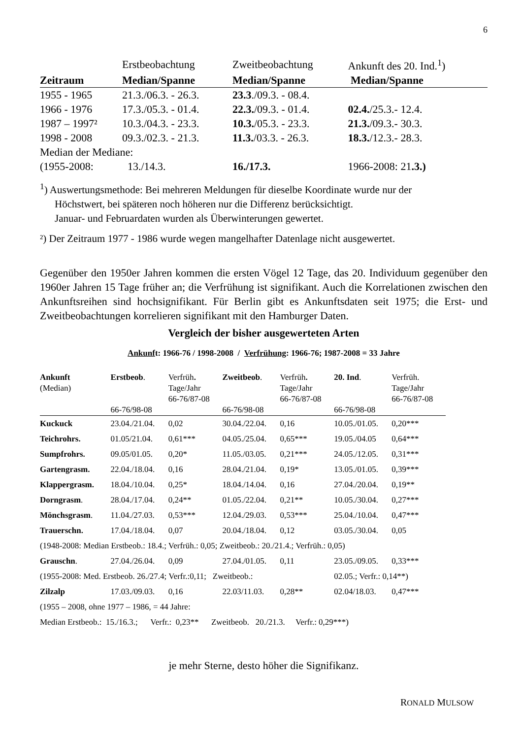6
| | Erstbeobachtung | Zweitbeobachtung | Ankunft des 20. Ind.<sup>1</sup>) |
| --- | --- | --- | --- |
| Zeitraum | Median/Spanne | Median/Spanne | Median/Spanne |
| 1955 - 1965 | 21.3./06.3. - 26.3. | 23.3 ./09.3. - 08.4. | |
| 1966 - 1976 | 17.3./05.3. - 01.4. | 22.3. /09.3. - 01.4. | 02.4. /25.3.- 12.4. |
| 1987 – 1997² | 10.3./04.3. - 23.3. | 10.3. /05.3. - 23.3. | 21.3. /09.3.- 30.3. |
| 1998 - 2008 | 09.3./02.3. - 21.3. | 11.3. /03.3. - 26.3. | 18.3. /12.3.- 28.3. |
| Median der Mediane: | | | |
| (1955-2008: | 13./14.3. | 16./17.3. | 1966-2008: 21 .3.) |
<sup>1</sup>) Auswertungsmethode: Bei mehreren Meldungen für dieselbe Koordinate wurde nur der
Höchstwert, bei späteren noch höheren nur die Differenz berücksichtigt.
Januar- und Februardaten wurden als Überwinterungen gewertet.
²) Der Zeitraum 1977 - 1986 wurde wegen mangelhafter Datenlage nicht ausgewertet.
Gegenüber den 1950er Jahren kommen die ersten Vögel 12 Tage, das 20. Individuum gegenüber den 1960er Jahren 15 Tage früher an; die Verfrühung ist signifikant. Auch die Korrelationen zwischen den Ankunftsreihen sind hochsignifikant. Für Berlin gibt es Ankunftsdaten seit 1975; die Erst- und Zweitbeobachtungen korrelieren signifikant mit den Hamburger Daten.
Vergleich der bisher ausgewerteten Arten
Ankunft: 1966-76 / 1998-2008 / Verfrühung: 1966-76; 1987-2008 = 33 Jahre
| Ankunft (Median) | Erstbeob . 66-76/98-08 | Verfrüh . Tage/Jahr 66-76/87-08 | Zweitbeob . 66-76/98-08 | Verfrüh . Tage/Jahr 66-76/87-08 | 20. Ind . 66-76/98-08 | Verfrüh. Tage/Jahr 66-76/87-08 |
| --- | --- | --- | --- | --- | --- | --- |
| Kuckuck | 23.04./21.04. | 0,02 | 30.04./22.04. | 0,16 | 10.05./01.05. | 0,20*** |
| Teichrohrs. | 01.05/21.04. | 0,61*** | 04.05./25.04. | 0,65*** | 19.05./04.05 | 0,64*** |
| Sumpfrohrs. | 09.05/01.05. | 0,20* | 11.05./03.05. | 0,21*** | 24.05./12.05. | 0,31*** |
| Gartengrasm. | 22.04./18.04. | 0,16 | 28.04./21.04. | 0,19* | 13.05./01.05. | 0,39*** |
| Klappergrasm. | 18.04./10.04. | 0,25* | 18.04./14.04. | 0,16 | 27.04./20.04. | 0,19** |
| Dorngrasm . | 28.04./17.04. | 0,24** | 01.05./22.04. | 0,21** | 10.05./30.04. | 0,27*** |
| Mönchsgrasm . | 11.04./27.03. | 0,53*** | 12.04./29.03. | 0,53*** | 25.04./10.04. | 0,47*** |
| Trauerschn. | 17.04./18.04. | 0,07 | 20.04./18.04. | 0,12 | 03.05./30.04. | 0,05 |
| (1948-2008: Median Erstbeob.: 18.4.; Verfrüh.: 0,05; Zweitbeob.: 20./21.4.; Verfrüh.: 0,05) | | | | | | |
| Grauschn . | 27.04./26.04. | 0,09 | 27.04./01.05. | 0,11 | 23.05./09.05. | 0,33*** |
| (1955-2008: Med. Erstbeob. 26./27.4; Verfr.:0,11; Zweitbeob.: | | | | | 02.05.; Verfr.: 0,14**) | |
| Zilzalp | 17.03./09.03. | 0,16 | 22.03/11.03. | 0,28** | 02.04/18.03. | 0,47*** |
| (1955 – 2008, ohne 1977 – 1986, = 44 Jahre: | | | | | | |
| Median Erstbeob.: 15./16.3.; Verfr.: 0,23** Zweitbeob. 20./21.3. Verfr.: 0,29***) | | | | | | |
je mehr Sterne, desto höher die Signifikanz.
RONALD MULSOW